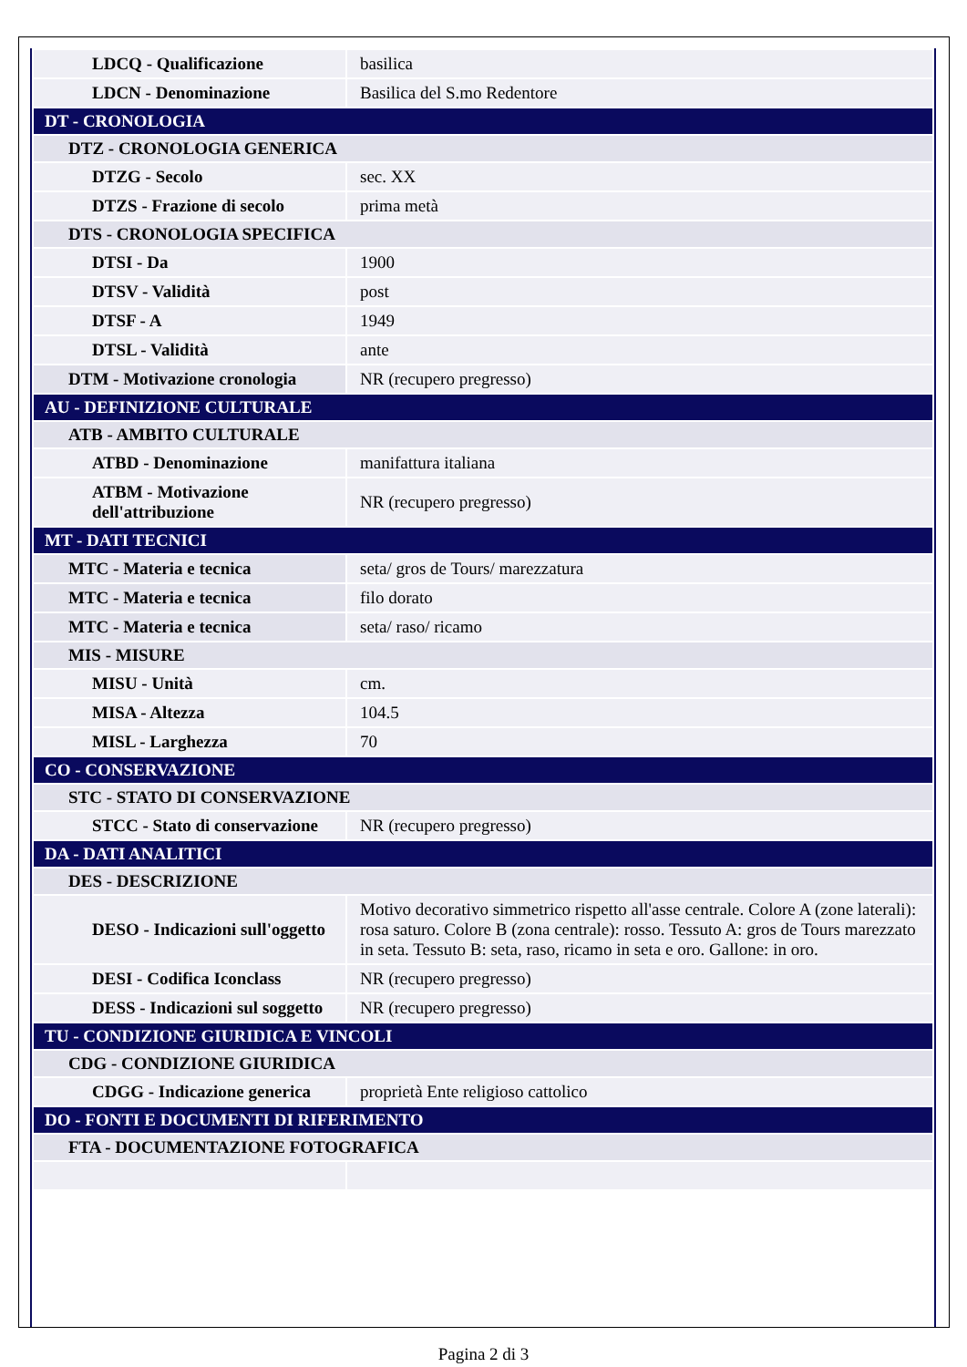| LDCQ - Qualificazione | basilica |
| LDCN - Denominazione | Basilica del S.mo Redentore |
| DT - CRONOLOGIA | |
| DTZ - CRONOLOGIA GENERICA | |
| DTZG - Secolo | sec. XX |
| DTZS - Frazione di secolo | prima metà |
| DTS - CRONOLOGIA SPECIFICA | |
| DTSI - Da | 1900 |
| DTSV - Validità | post |
| DTSF - A | 1949 |
| DTSL - Validità | ante |
| DTM - Motivazione cronologia | NR (recupero pregresso) |
| AU - DEFINIZIONE CULTURALE | |
| ATB - AMBITO CULTURALE | |
| ATBD - Denominazione | manifattura italiana |
| ATBM - Motivazione dell'attribuzione | NR (recupero pregresso) |
| MT - DATI TECNICI | |
| MTC - Materia e tecnica | seta/ gros de Tours/ marezzatura |
| MTC - Materia e tecnica | filo dorato |
| MTC - Materia e tecnica | seta/ raso/ ricamo |
| MIS - MISURE | |
| MISU - Unità | cm. |
| MISA - Altezza | 104.5 |
| MISL - Larghezza | 70 |
| CO - CONSERVAZIONE | |
| STC - STATO DI CONSERVAZIONE | |
| STCC - Stato di conservazione | NR (recupero pregresso) |
| DA - DATI ANALITICI | |
| DES - DESCRIZIONE | |
| DESO - Indicazioni sull'oggetto | Motivo decorativo simmetrico rispetto all'asse centrale. Colore A (zone laterali): rosa saturo. Colore B (zona centrale): rosso. Tessuto A: gros de Tours marezzato in seta. Tessuto B: seta, raso, ricamo in seta e oro. Gallone: in oro. |
| DESI - Codifica Iconclass | NR (recupero pregresso) |
| DESS - Indicazioni sul soggetto | NR (recupero pregresso) |
| TU - CONDIZIONE GIURIDICA E VINCOLI | |
| CDG - CONDIZIONE GIURIDICA | |
| CDGG - Indicazione generica | proprietà Ente religioso cattolico |
| DO - FONTI E DOCUMENTI DI RIFERIMENTO | |
| FTA - DOCUMENTAZIONE FOTOGRAFICA | |
Pagina 2 di 3